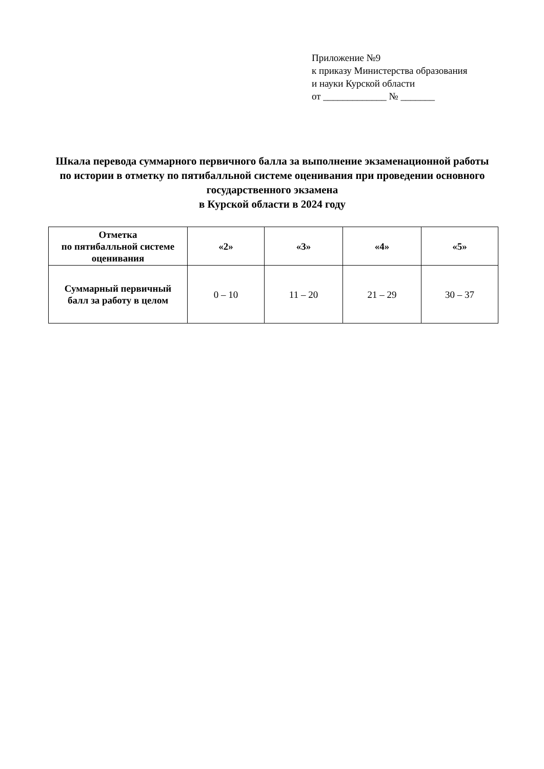Приложение №9
к приказу Министерства образования
и науки Курской области
от _____________ № _______
Шкала перевода суммарного первичного балла за выполнение экзаменационной работы по истории в отметку по пятибалльной системе оценивания при проведении основного государственного экзамена
в Курской области в 2024 году
| Отметка по пятибалльной системе оценивания | «2» | «3» | «4» | «5» |
| --- | --- | --- | --- | --- |
| Суммарный первичный балл за работу в целом | 0 – 10 | 11 – 20 | 21 – 29 | 30 – 37 |